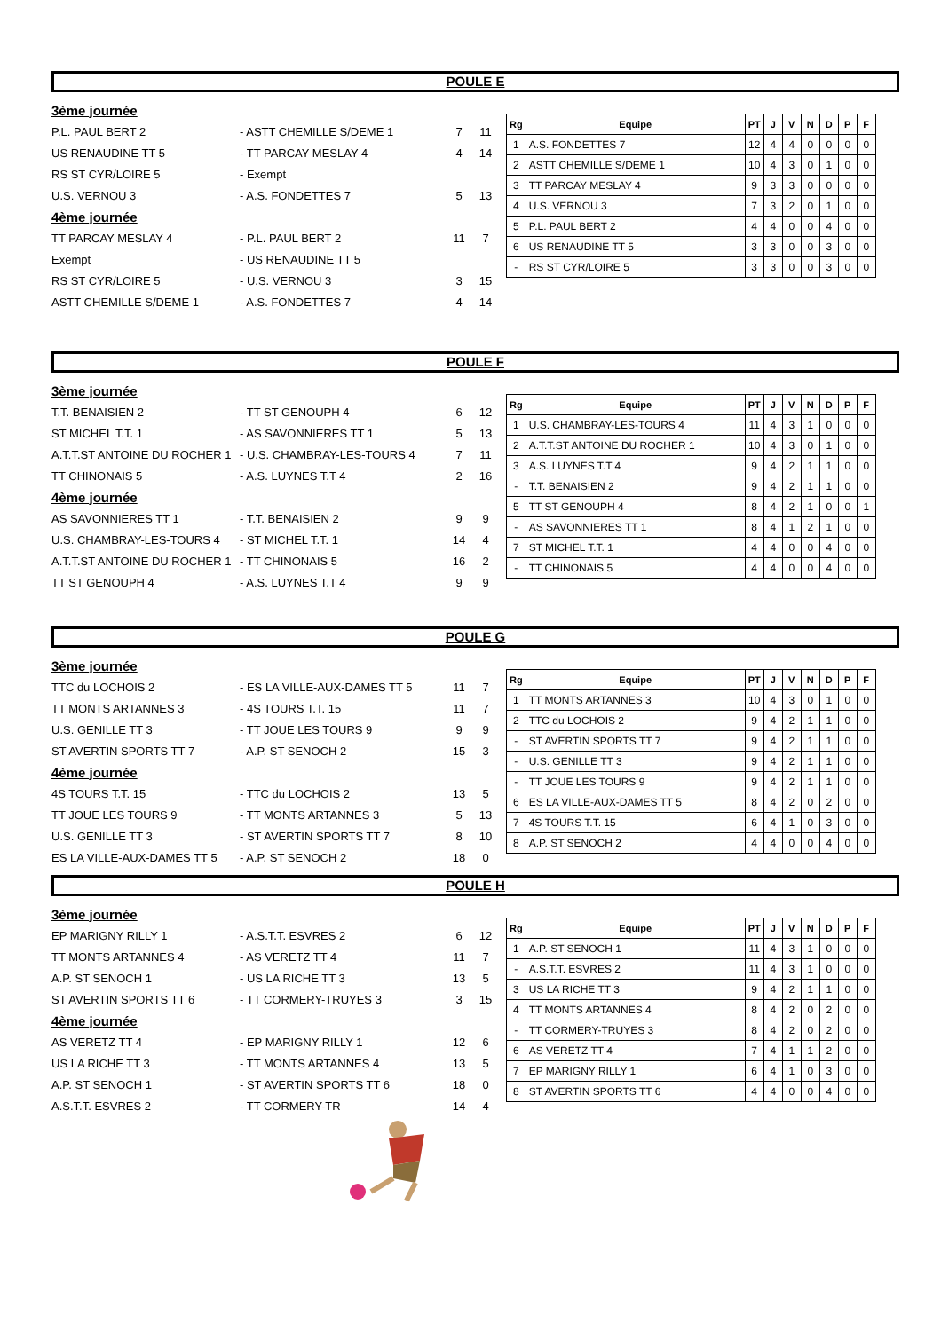POULE E
| 3ème journée | | | |
| P.L. PAUL BERT 2 | - ASTT CHEMILLE S/DEME 1 | 7 | 11 |
| US RENAUDINE TT 5 | - TT PARCAY MESLAY 4 | 4 | 14 |
| RS ST CYR/LOIRE 5 | - Exempt | | |
| U.S. VERNOU 3 | - A.S. FONDETTES 7 | 5 | 13 |
| 4ème journée | | | |
| TT PARCAY MESLAY 4 | - P.L. PAUL BERT 2 | 11 | 7 |
| Exempt | - US RENAUDINE TT 5 | | |
| RS ST CYR/LOIRE 5 | - U.S. VERNOU 3 | 3 | 15 |
| ASTT CHEMILLE S/DEME 1 | - A.S. FONDETTES 7 | 4 | 14 |
| Rg | Equipe | PT | J | V | N | D | P | F |
| --- | --- | --- | --- | --- | --- | --- | --- | --- |
| 1 | A.S. FONDETTES 7 | 12 | 4 | 4 | 0 | 0 | 0 | 0 |
| 2 | ASTT CHEMILLE S/DEME 1 | 10 | 4 | 3 | 0 | 1 | 0 | 0 |
| 3 | TT PARCAY MESLAY 4 | 9 | 3 | 3 | 0 | 0 | 0 | 0 |
| 4 | U.S. VERNOU 3 | 7 | 3 | 2 | 0 | 1 | 0 | 0 |
| 5 | P.L. PAUL BERT 2 | 4 | 4 | 0 | 0 | 4 | 0 | 0 |
| 6 | US RENAUDINE TT 5 | 3 | 3 | 0 | 0 | 3 | 0 | 0 |
| - | RS ST CYR/LOIRE 5 | 3 | 3 | 0 | 0 | 3 | 0 | 0 |
POULE F
| 3ème journée | | | |
| T.T. BENAISIEN 2 | - TT ST GENOUPH 4 | 6 | 12 |
| ST MICHEL T.T. 1 | - AS SAVONNIERES TT 1 | 5 | 13 |
| A.T.T.ST ANTOINE DU ROCHER 1 | - U.S. CHAMBRAY-LES-TOURS 4 | 7 | 11 |
| TT CHINONAIS 5 | - A.S. LUYNES T.T 4 | 2 | 16 |
| 4ème journée | | | |
| AS SAVONNIERES TT 1 | - T.T. BENAISIEN 2 | 9 | 9 |
| U.S. CHAMBRAY-LES-TOURS 4 | - ST MICHEL T.T. 1 | 14 | 4 |
| A.T.T.ST ANTOINE DU ROCHER 1 | - TT CHINONAIS 5 | 16 | 2 |
| TT ST GENOUPH 4 | - A.S. LUYNES T.T 4 | 9 | 9 |
| Rg | Equipe | PT | J | V | N | D | P | F |
| --- | --- | --- | --- | --- | --- | --- | --- | --- |
| 1 | U.S. CHAMBRAY-LES-TOURS 4 | 11 | 4 | 3 | 1 | 0 | 0 | 0 |
| 2 | A.T.T.ST ANTOINE DU ROCHER 1 | 10 | 4 | 3 | 0 | 1 | 0 | 0 |
| 3 | A.S. LUYNES T.T 4 | 9 | 4 | 2 | 1 | 1 | 0 | 0 |
| - | T.T. BENAISIEN 2 | 9 | 4 | 2 | 1 | 1 | 0 | 0 |
| 5 | TT ST GENOUPH 4 | 8 | 4 | 2 | 1 | 0 | 0 | 1 |
| - | AS SAVONNIERES TT 1 | 8 | 4 | 1 | 2 | 1 | 0 | 0 |
| 7 | ST MICHEL T.T. 1 | 4 | 4 | 0 | 0 | 4 | 0 | 0 |
| - | TT CHINONAIS 5 | 4 | 4 | 0 | 0 | 4 | 0 | 0 |
POULE G
| 3ème journée | | | |
| TTC du LOCHOIS 2 | - ES LA VILLE-AUX-DAMES TT 5 | 11 | 7 |
| TT MONTS ARTANNES 3 | - 4S TOURS T.T. 15 | 11 | 7 |
| U.S. GENILLE TT 3 | - TT JOUE LES TOURS 9 | 9 | 9 |
| ST AVERTIN SPORTS TT 7 | - A.P. ST SENOCH 2 | 15 | 3 |
| 4ème journée | | | |
| 4S TOURS T.T. 15 | - TTC du LOCHOIS 2 | 13 | 5 |
| TT JOUE LES TOURS 9 | - TT MONTS ARTANNES 3 | 5 | 13 |
| U.S. GENILLE TT 3 | - ST AVERTIN SPORTS TT 7 | 8 | 10 |
| ES LA VILLE-AUX-DAMES TT 5 | - A.P. ST SENOCH 2 | 18 | 0 |
| Rg | Equipe | PT | J | V | N | D | P | F |
| --- | --- | --- | --- | --- | --- | --- | --- | --- |
| 1 | TT MONTS ARTANNES 3 | 10 | 4 | 3 | 0 | 1 | 0 | 0 |
| 2 | TTC du LOCHOIS 2 | 9 | 4 | 2 | 1 | 1 | 0 | 0 |
| - | ST AVERTIN SPORTS TT 7 | 9 | 4 | 2 | 1 | 1 | 0 | 0 |
| - | U.S. GENILLE TT 3 | 9 | 4 | 2 | 1 | 1 | 0 | 0 |
| - | TT JOUE LES TOURS 9 | 9 | 4 | 2 | 1 | 1 | 0 | 0 |
| 6 | ES LA VILLE-AUX-DAMES TT 5 | 8 | 4 | 2 | 0 | 2 | 0 | 0 |
| 7 | 4S TOURS T.T. 15 | 6 | 4 | 1 | 0 | 3 | 0 | 0 |
| 8 | A.P. ST SENOCH 2 | 4 | 4 | 0 | 0 | 4 | 0 | 0 |
POULE H
| 3ème journée | | | |
| EP MARIGNY RILLY 1 | - A.S.T.T. ESVRES 2 | 6 | 12 |
| TT MONTS ARTANNES 4 | - AS VERETZ TT 4 | 11 | 7 |
| A.P. ST SENOCH 1 | - US LA RICHE TT 3 | 13 | 5 |
| ST AVERTIN SPORTS TT 6 | - TT CORMERY-TRUYES 3 | 3 | 15 |
| 4ème journée | | | |
| AS VERETZ TT 4 | - EP MARIGNY RILLY 1 | 12 | 6 |
| US LA RICHE TT 3 | - TT MONTS ARTANNES 4 | 13 | 5 |
| A.P. ST SENOCH 1 | - ST AVERTIN SPORTS TT 6 | 18 | 0 |
| A.S.T.T. ESVRES 2 | - TT CORMERY-TR | 14 | 4 |
| Rg | Equipe | PT | J | V | N | D | P | F |
| --- | --- | --- | --- | --- | --- | --- | --- | --- |
| 1 | A.P. ST SENOCH 1 | 11 | 4 | 3 | 1 | 0 | 0 | 0 |
| - | A.S.T.T. ESVRES 2 | 11 | 4 | 3 | 1 | 0 | 0 | 0 |
| 3 | US LA RICHE TT 3 | 9 | 4 | 2 | 1 | 1 | 0 | 0 |
| 4 | TT MONTS ARTANNES 4 | 8 | 4 | 2 | 0 | 2 | 0 | 0 |
| - | TT CORMERY-TRUYES 3 | 8 | 4 | 2 | 0 | 2 | 0 | 0 |
| 6 | AS VERETZ TT 4 | 7 | 4 | 1 | 1 | 2 | 0 | 0 |
| 7 | EP MARIGNY RILLY 1 | 6 | 4 | 1 | 0 | 3 | 0 | 0 |
| 8 | ST AVERTIN SPORTS TT 6 | 4 | 4 | 0 | 0 | 4 | 0 | 0 |